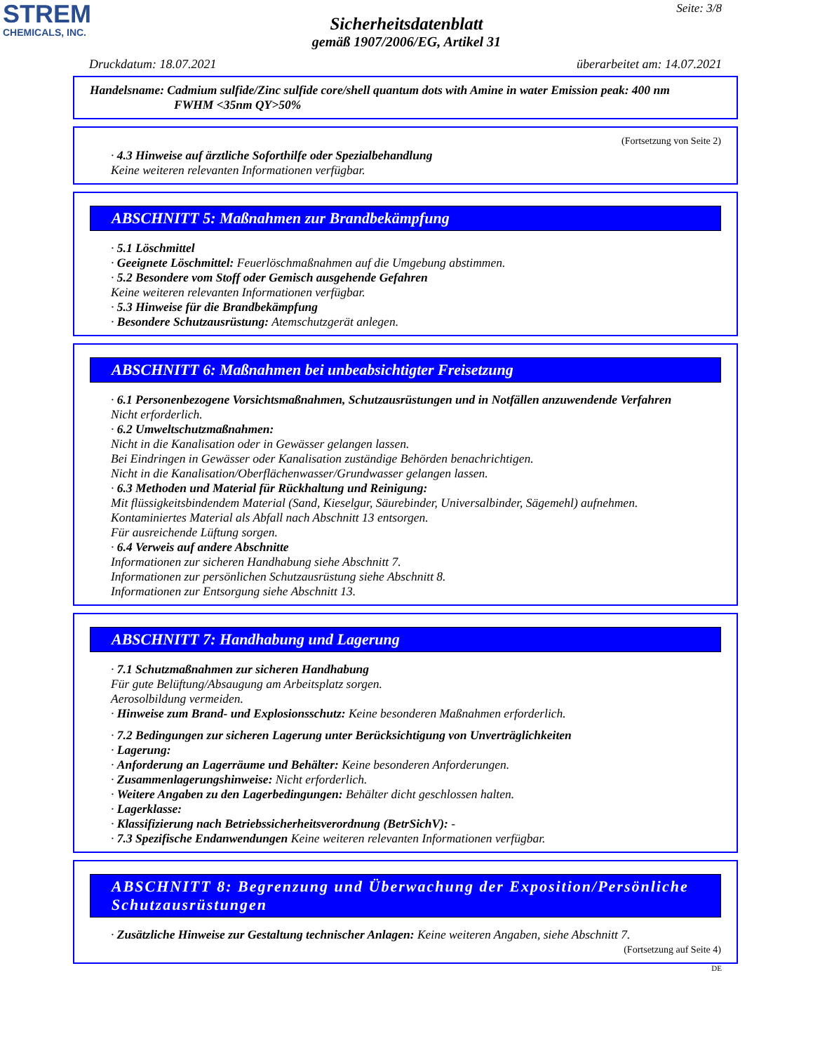STREM
CHEMICALS, INC.
Seite: 3/8
Sicherheitsdatenblatt
gemäß 1907/2006/EG, Artikel 31
Druckdatum: 18.07.2021 überarbeitet am: 14.07.2021
Handelsname: Cadmium sulfide/Zinc sulfide core/shell quantum dots with Amine in water Emission peak: 400 nm
FWHM <35nm QY>50%
(Fortsetzung von Seite 2)
· 4.3 Hinweise auf ärztliche Soforthilfe oder Spezialbehandlung
Keine weiteren relevanten Informationen verfügbar.
ABSCHNITT 5: Maßnahmen zur Brandbekämpfung
· 5.1 Löschmittel
· Geeignete Löschmittel: Feuerlöschmaßnahmen auf die Umgebung abstimmen.
· 5.2 Besondere vom Stoff oder Gemisch ausgehende Gefahren
Keine weiteren relevanten Informationen verfügbar.
· 5.3 Hinweise für die Brandbekämpfung
· Besondere Schutzausrüstung: Atemschutzgerät anlegen.
ABSCHNITT 6: Maßnahmen bei unbeabsichtigter Freisetzung
· 6.1 Personenbezogene Vorsichtsmaßnahmen, Schutzausrüstungen und in Notfällen anzuwendende Verfahren
Nicht erforderlich.
· 6.2 Umweltschutzmaßnahmen:
Nicht in die Kanalisation oder in Gewässer gelangen lassen.
Bei Eindringen in Gewässer oder Kanalisation zuständige Behörden benachrichtigen.
Nicht in die Kanalisation/Oberflächenwasser/Grundwasser gelangen lassen.
· 6.3 Methoden und Material für Rückhaltung und Reinigung:
Mit flüssigkeitsbindendem Material (Sand, Kieselgur, Säurebinder, Universalbinder, Sägemehl) aufnehmen.
Kontaminiertes Material als Abfall nach Abschnitt 13 entsorgen.
Für ausreichende Lüftung sorgen.
· 6.4 Verweis auf andere Abschnitte
Informationen zur sicheren Handhabung siehe Abschnitt 7.
Informationen zur persönlichen Schutzausrüstung siehe Abschnitt 8.
Informationen zur Entsorgung siehe Abschnitt 13.
ABSCHNITT 7: Handhabung und Lagerung
· 7.1 Schutzmaßnahmen zur sicheren Handhabung
Für gute Belüftung/Absaugung am Arbeitsplatz sorgen.
Aerosolbildung vermeiden.
· Hinweise zum Brand- und Explosionsschutz: Keine besonderen Maßnahmen erforderlich.
· 7.2 Bedingungen zur sicheren Lagerung unter Berücksichtigung von Unverträglichkeiten
· Lagerung:
· Anforderung an Lagerräume und Behälter: Keine besonderen Anforderungen.
· Zusammenlagerungshinweise: Nicht erforderlich.
· Weitere Angaben zu den Lagerbedingungen: Behälter dicht geschlossen halten.
· Lagerklasse:
· Klassifizierung nach Betriebssicherheitsverordnung (BetrSichV): -
· 7.3 Spezifische Endanwendungen Keine weiteren relevanten Informationen verfügbar.
ABSCHNITT 8: Begrenzung und Überwachung der Exposition/Persönliche
Schutzausrüstungen
· Zusätzliche Hinweise zur Gestaltung technischer Anlagen: Keine weiteren Angaben, siehe Abschnitt 7.
(Fortsetzung auf Seite 4)
DE